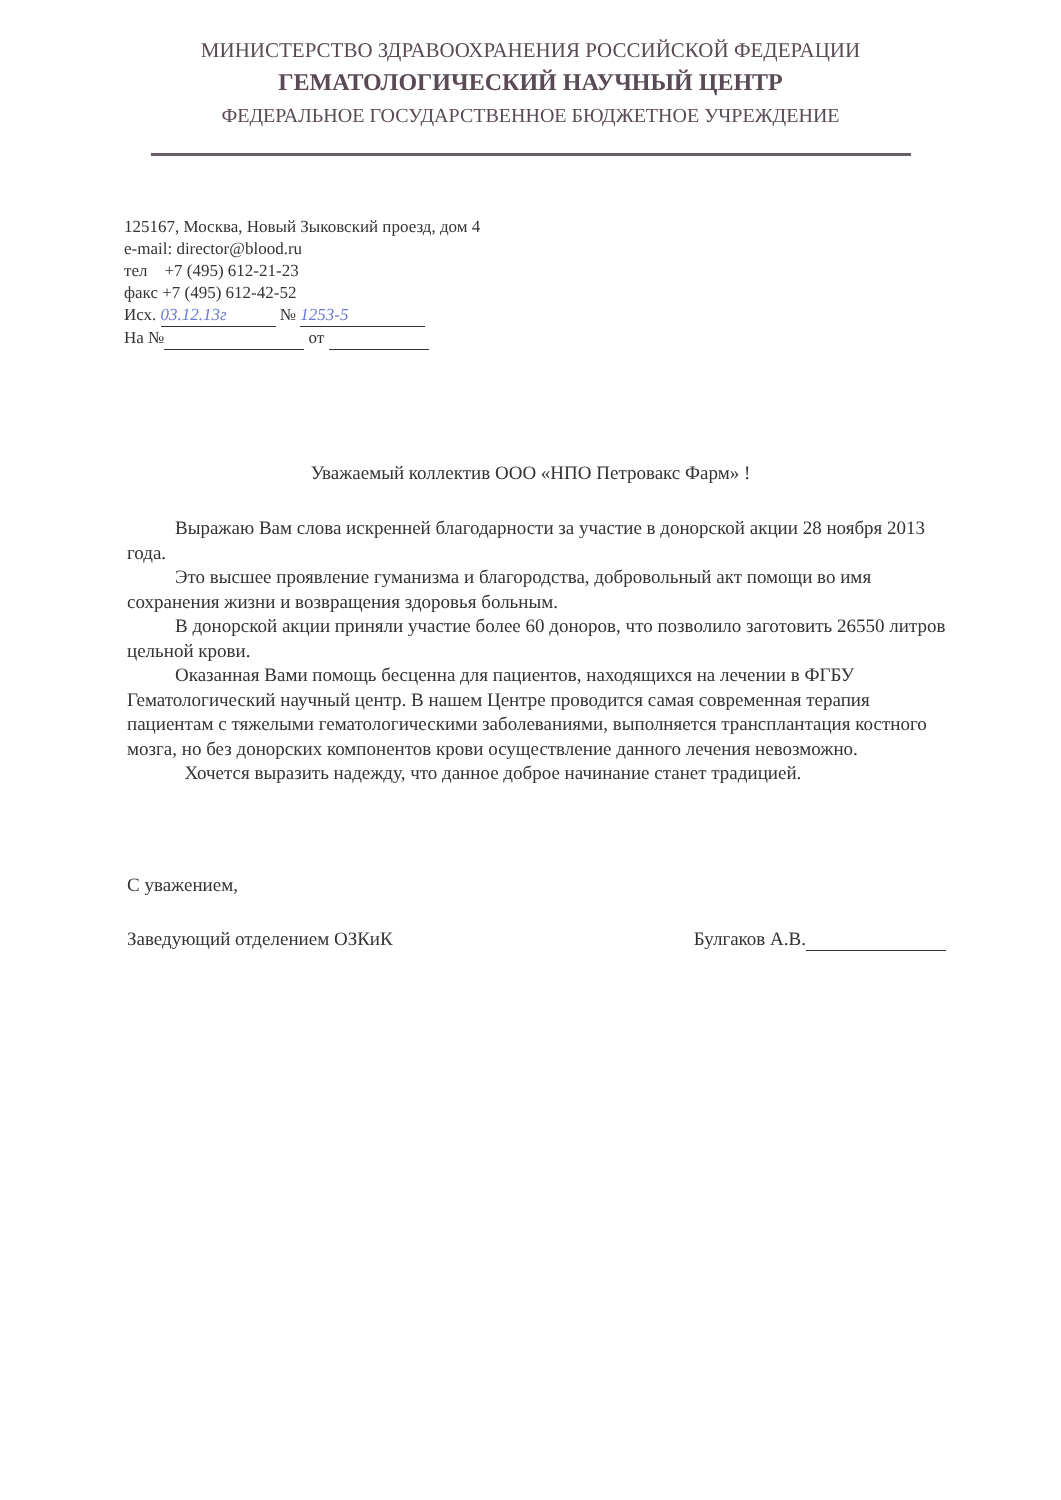МИНИСТЕРСТВО ЗДРАВООХРАНЕНИЯ РОССИЙСКОЙ ФЕДЕРАЦИИ
ГЕМАТОЛОГИЧЕСКИЙ НАУЧНЫЙ ЦЕНТР
ФЕДЕРАЛЬНОЕ ГОСУДАРСТВЕННОЕ БЮДЖЕТНОЕ УЧРЕЖДЕНИЕ
125167, Москва, Новый Зыковский проезд, дом 4
e-mail: director@blood.ru
тел +7 (495) 612-21-23
факс +7 (495) 612-42-52
Исх. 03.12.13г № 1253-5
На № от
Уважаемый коллектив ООО «НПО Петровакс Фарм» !
Выражаю Вам слова искренней благодарности за участие в донорской акции 28 ноября 2013 года.
Это высшее проявление гуманизма и благородства, добровольный акт помощи во имя сохранения жизни и возвращения здоровья больным.
В донорской акции приняли участие более 60 доноров, что позволило заготовить 26550 литров цельной крови.
Оказанная Вами помощь бесценна для пациентов, находящихся на лечении в ФГБУ Гематологический научный центр. В нашем Центре проводится самая современная терапия пациентам с тяжелыми гематологическими заболеваниями, выполняется трансплантация костного мозга, но без донорских компонентов крови осуществление данного лечения невозможно.
Хочется выразить надежду, что данное доброе начинание станет традицией.
С уважением,
Заведующий отделением ОЗКиК Булгаков А.В.